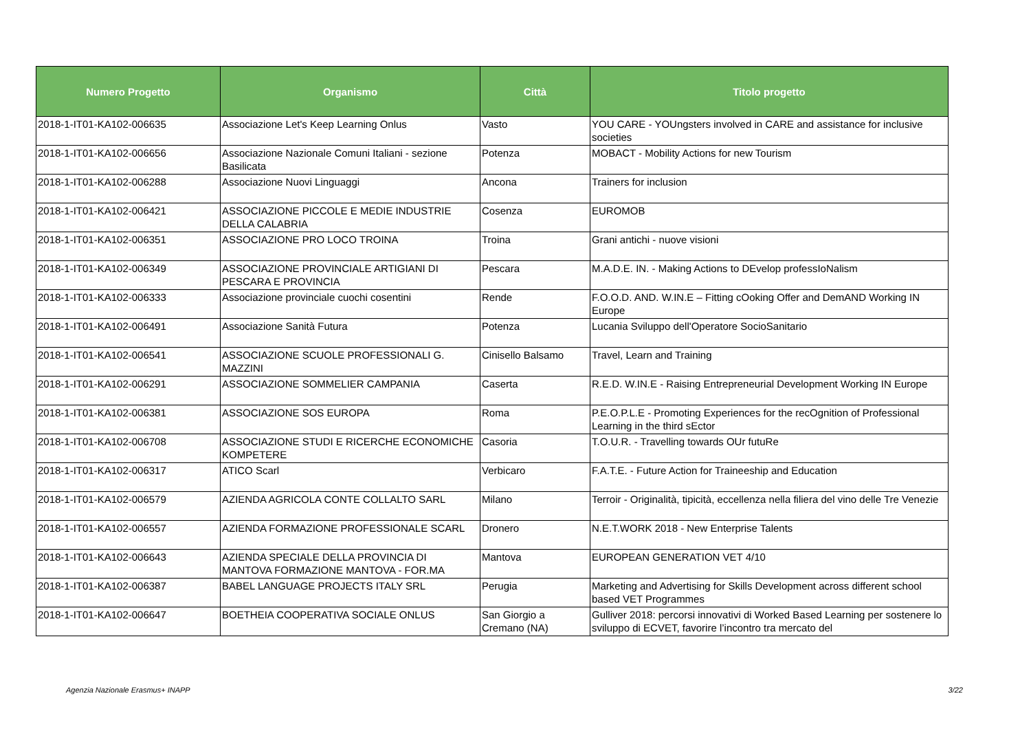| Numero Progetto | Organismo | Città | Titolo progetto |
| --- | --- | --- | --- |
| 2018-1-IT01-KA102-006635 | Associazione Let's Keep Learning Onlus | Vasto | YOU CARE - YOUngsters involved in CARE and assistance for inclusive societies |
| 2018-1-IT01-KA102-006656 | Associazione Nazionale Comuni Italiani - sezione Basilicata | Potenza | MOBACT - Mobility Actions for new Tourism |
| 2018-1-IT01-KA102-006288 | Associazione Nuovi Linguaggi | Ancona | Trainers for inclusion |
| 2018-1-IT01-KA102-006421 | ASSOCIAZIONE PICCOLE E MEDIE INDUSTRIE DELLA CALABRIA | Cosenza | EUROMOB |
| 2018-1-IT01-KA102-006351 | ASSOCIAZIONE PRO LOCO TROINA | Troina | Grani antichi - nuove visioni |
| 2018-1-IT01-KA102-006349 | ASSOCIAZIONE PROVINCIALE ARTIGIANI DI PESCARA E PROVINCIA | Pescara | M.A.D.E. IN. - Making Actions to DEvelop professIoNalism |
| 2018-1-IT01-KA102-006333 | Associazione provinciale cuochi cosentini | Rende | F.O.O.D. AND. W.IN.E – Fitting cOoking Offer and DemAND Working IN Europe |
| 2018-1-IT01-KA102-006491 | Associazione Sanità Futura | Potenza | Lucania Sviluppo dell'Operatore SocioSanitario |
| 2018-1-IT01-KA102-006541 | ASSOCIAZIONE SCUOLE PROFESSIONALI G. MAZZINI | Cinisello Balsamo | Travel, Learn and Training |
| 2018-1-IT01-KA102-006291 | ASSOCIAZIONE SOMMELIER CAMPANIA | Caserta | R.E.D. W.IN.E - Raising Entrepreneurial Development Working IN Europe |
| 2018-1-IT01-KA102-006381 | ASSOCIAZIONE SOS EUROPA | Roma | P.E.O.P.L.E - Promoting Experiences for the recOgnition of Professional Learning in the third sEctor |
| 2018-1-IT01-KA102-006708 | ASSOCIAZIONE STUDI E RICERCHE ECONOMICHE KOMPETERE | Casoria | T.O.U.R. - Travelling towards OUr futuRe |
| 2018-1-IT01-KA102-006317 | ATICO Scarl | Verbicaro | F.A.T.E. - Future Action for Traineeship and Education |
| 2018-1-IT01-KA102-006579 | AZIENDA AGRICOLA CONTE COLLALTO SARL | Milano | Terroir - Originalità, tipicità, eccellenza nella filiera del vino delle Tre Venezie |
| 2018-1-IT01-KA102-006557 | AZIENDA FORMAZIONE PROFESSIONALE SCARL | Dronero | N.E.T.WORK 2018 - New Enterprise Talents |
| 2018-1-IT01-KA102-006643 | AZIENDA SPECIALE DELLA PROVINCIA DI MANTOVA FORMAZIONE MANTOVA - FOR.MA | Mantova | EUROPEAN GENERATION VET 4/10 |
| 2018-1-IT01-KA102-006387 | BABEL LANGUAGE PROJECTS ITALY SRL | Perugia | Marketing and Advertising for Skills Development across different school based VET Programmes |
| 2018-1-IT01-KA102-006647 | BOETHEIA COOPERATIVA SOCIALE ONLUS | San Giorgio a Cremano (NA) | Gulliver 2018: percorsi innovativi di Worked Based Learning per sostenere lo sviluppo di ECVET, favorire l’incontro tra mercato del |
Agenzia Nazionale Erasmus+ INAPP 3/22